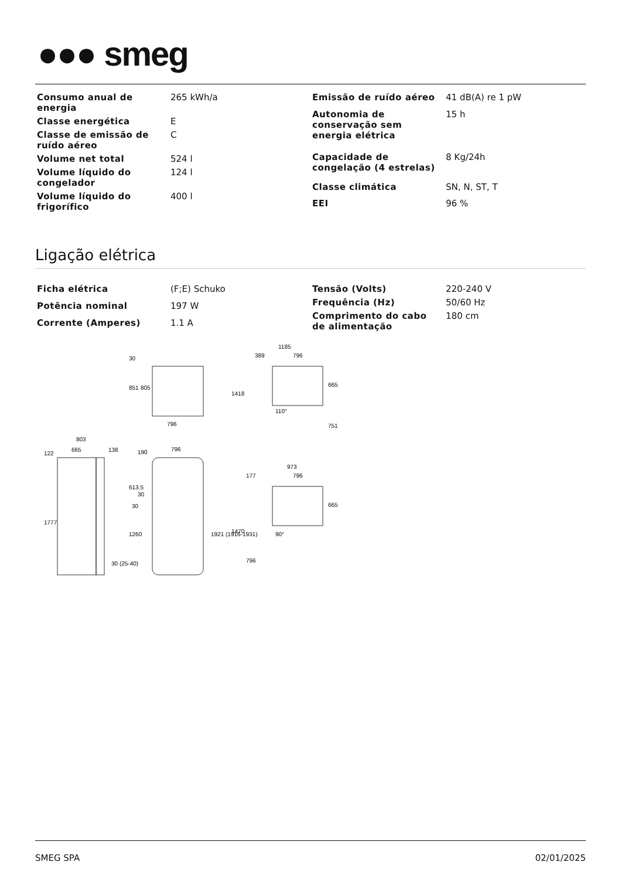●●● smeg
| Consumo anual de energia | 265 kWh/a |
| Classe energética | E |
| Classe de emissão de ruído aéreo | C |
| Volume net total | 524 l |
| Volume líquido do congelador | 124 l |
| Volume líquido do frigorífico | 400 l |
| Emissão de ruído aéreo | 41 dB(A) re 1 pW |
| Autonomia de conservação sem energia elétrica | 15 h |
| Capacidade de congelação (4 estrelas) | 8 Kg/24h |
| Classe climática | SN, N, ST, T |
| EEI | 96 % |
Ligação elétrica
| Ficha elétrica | (F;E) Schuko |
| Potência nominal | 197 W |
| Corrente (Amperes) | 1.1 A |
| Tensão (Volts) | 220-240 V |
| Frequência (Hz) | 50/60 Hz |
| Comprimento do cabo de alimentação | 180 cm |
796
803
665
138
796
1185
389
796
973
177
796
851
805
30
1777
613.5
1260
190
30
30
1921 (1916-1931)
30 (25-40)
122
1418
665
751
110°
1470
665
796
90°
SMEG SPA 02/01/2025